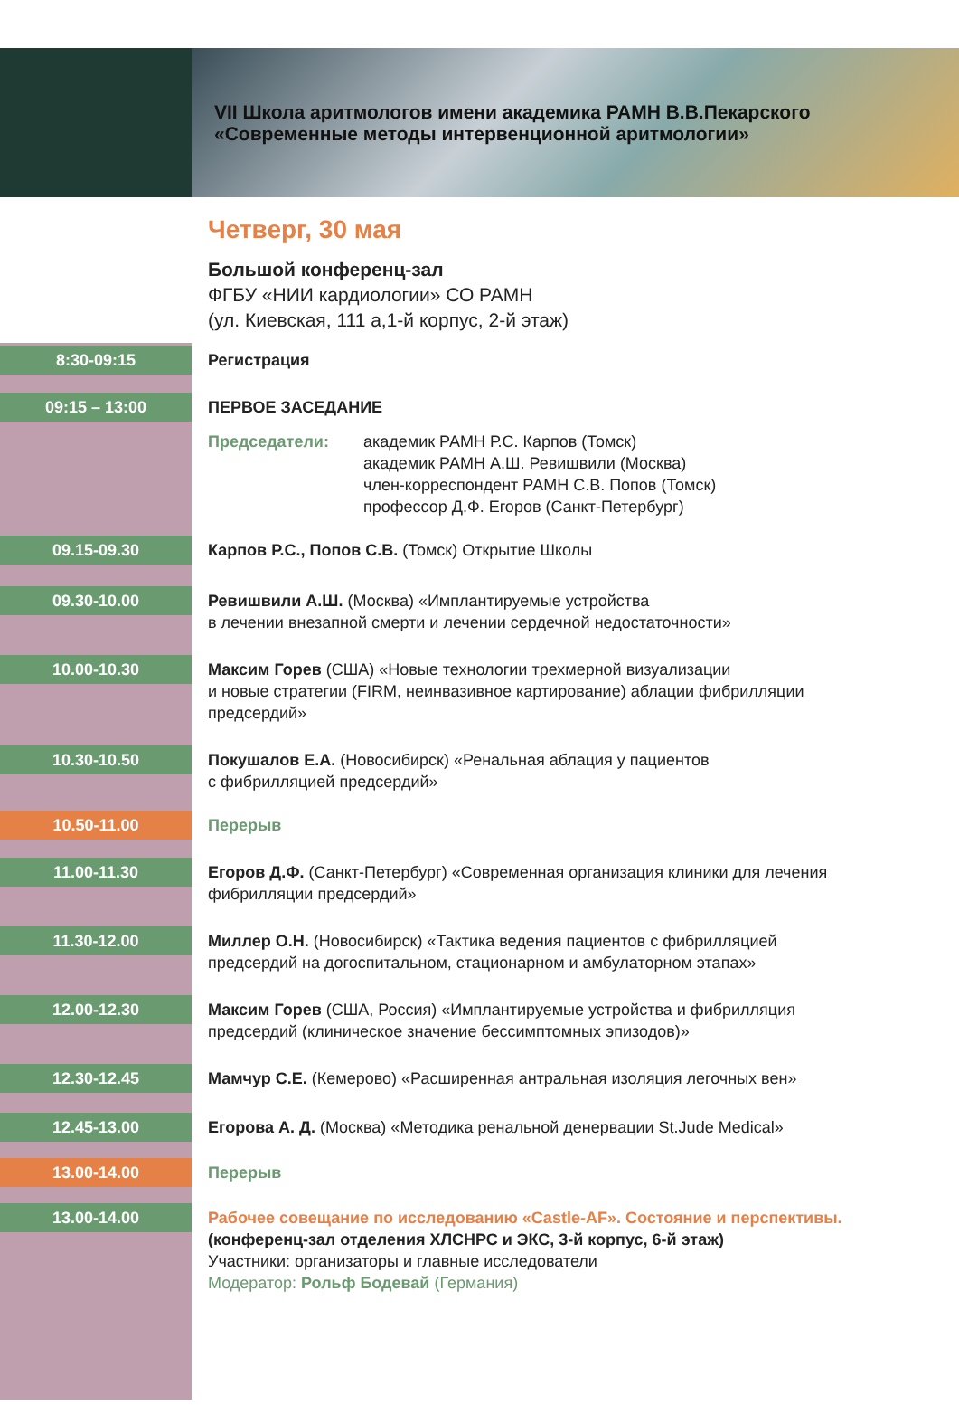VII Школа аритмологов имени академика РАМН В.В.Пекарского
«Современные методы интервенционной аритмологии»
Четверг, 30 мая
Большой конференц-зал
ФГБУ «НИИ кардиологии» СО РАМН
(ул. Киевская, 111 а,1-й корпус, 2-й этаж)
8:30-09:15
Регистрация
09:15 – 13:00
ПЕРВОЕ ЗАСЕДАНИЕ
Председатели: академик РАМН Р.С. Карпов (Томск)
академик РАМН А.Ш. Ревишвили (Москва)
член-корреспондент РАМН С.В. Попов (Томск)
профессор Д.Ф. Егоров (Санкт-Петербург)
09.15-09.30
Карпов Р.С., Попов С.В. (Томск) Открытие Школы
09.30-10.00
Ревишвили А.Ш. (Москва) «Имплантируемые устройства
в лечении внезапной смерти и лечении сердечной недостаточности»
10.00-10.30
Максим Горев (США) «Новые технологии трехмерной визуализации
и новые стратегии (FIRM, неинвазивное картирование) аблации фибрилляции
предсердий»
10.30-10.50
Покушалов Е.А. (Новосибирск) «Ренальная аблация у пациентов
с фибрилляцией предсердий»
10.50-11.00
Перерыв
11.00-11.30
Егоров Д.Ф. (Санкт-Петербург) «Современная организация клиники для лечения
фибрилляции предсердий»
11.30-12.00
Миллер О.Н. (Новосибирск) «Тактика ведения пациентов с фибрилляцией
предсердий на догоспитальном, стационарном и амбулаторном этапах»
12.00-12.30
Максим Горев (США, Россия) «Имплантируемые устройства и фибрилляция
предсердий (клиническое значение бессимптомных эпизодов)»
12.30-12.45
Мамчур С.Е. (Кемерово) «Расширенная антральная изоляция легочных вен»
12.45-13.00
Егорова А. Д. (Москва) «Методика ренальной денервации St.Jude Medical»
13.00-14.00
Перерыв
13.00-14.00
Рабочее совещание по исследованию «Castle-AF». Состояние и перспективы.
(конференц-зал отделения ХЛСНРС и ЭКС, 3-й корпус, 6-й этаж)
Участники: организаторы и главные исследователи
Модератор: Рольф Бодевай (Германия)